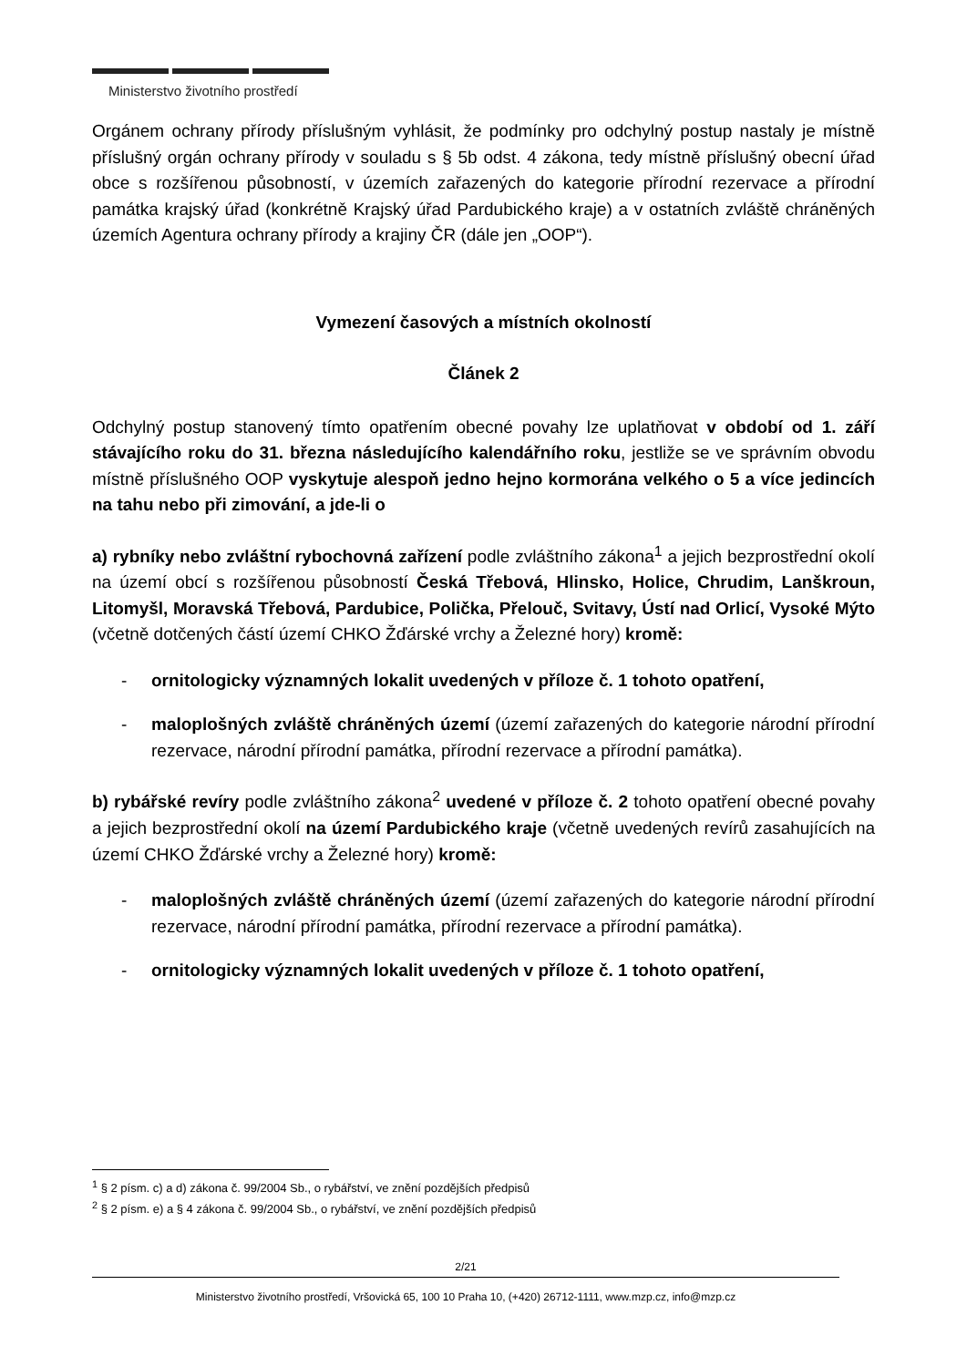Ministerstvo životního prostředí
Orgánem ochrany přírody příslušným vyhlásit, že podmínky pro odchylný postup nastaly je místně příslušný orgán ochrany přírody v souladu s § 5b odst. 4 zákona, tedy místně příslušný obecní úřad obce s rozšířenou působností, v územích zařazených do kategorie přírodní rezervace a přírodní památka krajský úřad (konkrétně Krajský úřad Pardubického kraje) a v ostatních zvláště chráněných územích Agentura ochrany přírody a krajiny ČR (dále jen „OOP“).
Vymezení časových a místních okolností
Článek 2
Odchylný postup stanovený tímto opatřením obecné povahy lze uplatňovat v období od 1. září stávajícího roku do 31. března následujícího kalendářního roku, jestliže se ve správním obvodu místně příslušného OOP vyskytuje alespoň jedno hejno kormorána velkého o 5 a více jedincích na tahu nebo při zimování, a jde-li o
a) rybníky nebo zvláštní rybochovná zařízení podle zvláštního zákona<sup>1</sup> a jejich bezprostřední okolí na území obcí s rozšířenou působností Česká Třebová, Hlinsko, Holice, Chrudim, Lanškroun, Litomyšl, Moravská Třebová, Pardubice, Polička, Přelouč, Svitavy, Ústí nad Orlicí, Vysoké Mýto (včetně dotčených částí území CHKO Žďárské vrchy a Železné hory) kromě:
- ornitologicky významných lokalit uvedených v příloze č. 1 tohoto opatření,
- maloplošných zvláště chráněných území (území zařazených do kategorie národní přírodní rezervace, národní přírodní památka, přírodní rezervace a přírodní památka).
b) rybářské revíry podle zvláštního zákona<sup>2</sup> uvedené v příloze č. 2 tohoto opatření obecné povahy a jejich bezprostřední okolí na území Pardubického kraje (včetně uvedených revírů zasahujících na území CHKO Žďárské vrchy a Železné hory) kromě:
- maloplošných zvláště chráněných území (území zařazených do kategorie národní přírodní rezervace, národní přírodní památka, přírodní rezervace a přírodní památka).
- ornitologicky významných lokalit uvedených v příloze č. 1 tohoto opatření,
<sup>1</sup> § 2 písm. c) a d) zákona č. 99/2004 Sb., o rybářství, ve znění pozdějších předpisů
<sup>2</sup> § 2 písm. e) a § 4 zákona č. 99/2004 Sb., o rybářství, ve znění pozdějších předpisů
2/21
Ministerstvo životního prostředí, Vršovická 65, 100 10 Praha 10, (+420) 26712-1111, www.mzp.cz, info@mzp.cz